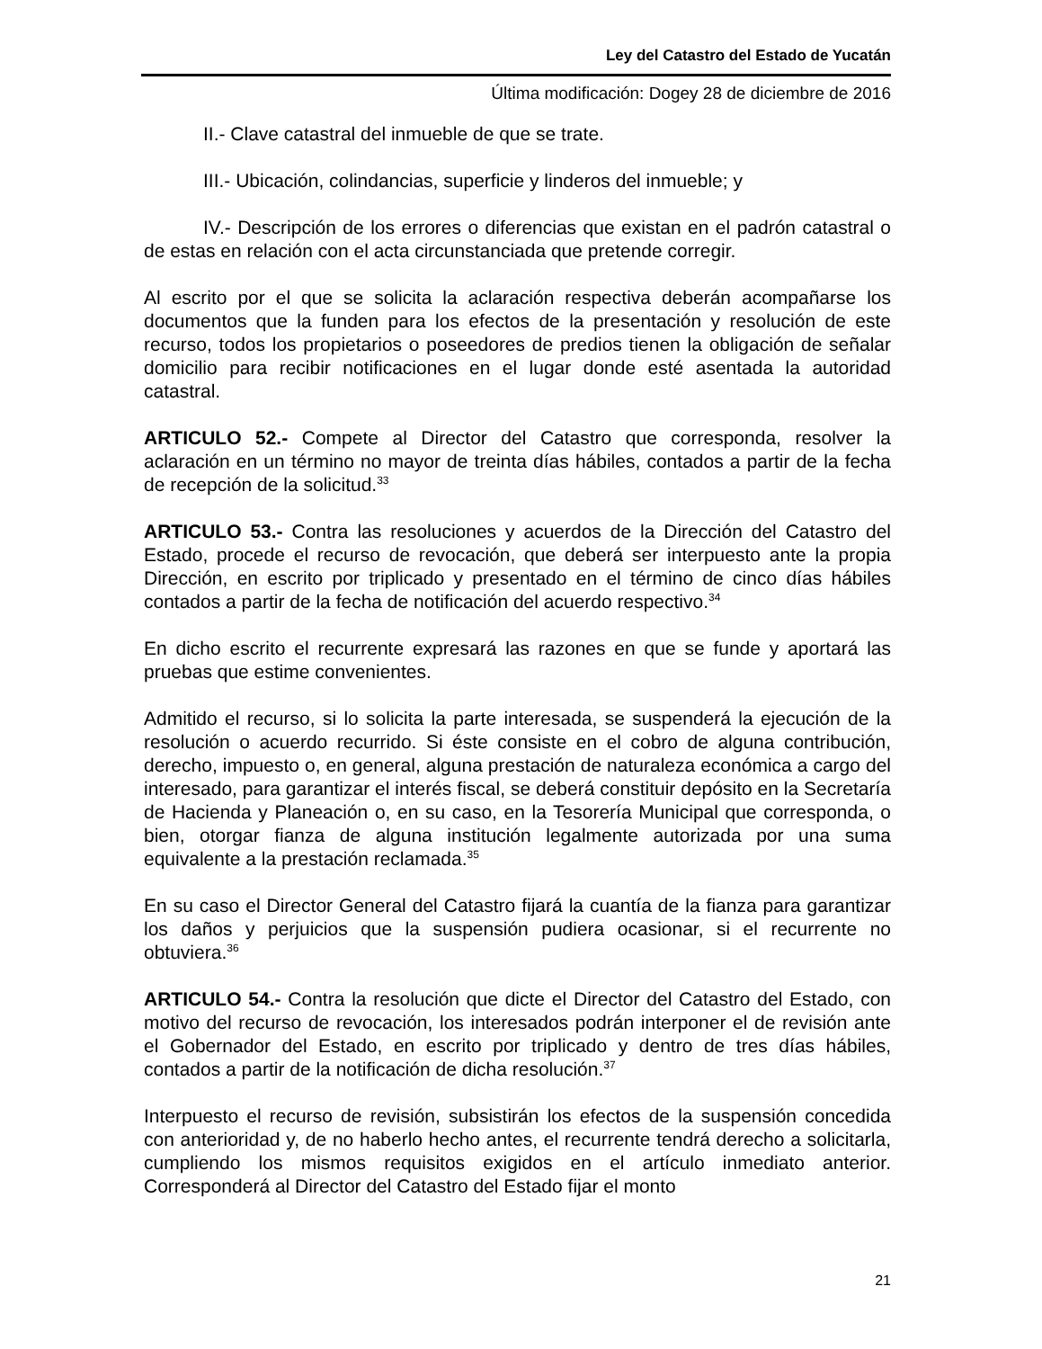Ley del Catastro del Estado de Yucatán
Última modificación: Dogey 28 de diciembre de 2016
II.- Clave catastral del inmueble de que se trate.
III.- Ubicación, colindancias, superficie y linderos del inmueble; y
IV.- Descripción de los errores o diferencias que existan en el padrón catastral o de estas en relación con el acta circunstanciada que pretende corregir.
Al escrito por el que se solicita la aclaración respectiva deberán acompañarse los documentos que la funden para los efectos de la presentación y resolución de este recurso, todos los propietarios o poseedores de predios tienen la obligación de señalar domicilio para recibir notificaciones en el lugar donde esté asentada la autoridad catastral.
ARTICULO 52.- Compete al Director del Catastro que corresponda, resolver la aclaración en un término no mayor de treinta días hábiles, contados a partir de la fecha de recepción de la solicitud.<sup>33</sup>
ARTICULO 53.- Contra las resoluciones y acuerdos de la Dirección del Catastro del Estado, procede el recurso de revocación, que deberá ser interpuesto ante la propia Dirección, en escrito por triplicado y presentado en el término de cinco días hábiles contados a partir de la fecha de notificación del acuerdo respectivo.<sup>34</sup>
En dicho escrito el recurrente expresará las razones en que se funde y aportará las pruebas que estime convenientes.
Admitido el recurso, si lo solicita la parte interesada, se suspenderá la ejecución de la resolución o acuerdo recurrido. Si éste consiste en el cobro de alguna contribución, derecho, impuesto o, en general, alguna prestación de naturaleza económica a cargo del interesado, para garantizar el interés fiscal, se deberá constituir depósito en la Secretaría de Hacienda y Planeación o, en su caso, en la Tesorería Municipal que corresponda, o bien, otorgar fianza de alguna institución legalmente autorizada por una suma equivalente a la prestación reclamada.<sup>35</sup>
En su caso el Director General del Catastro fijará la cuantía de la fianza para garantizar los daños y perjuicios que la suspensión pudiera ocasionar, si el recurrente no obtuviera.<sup>36</sup>
ARTICULO 54.- Contra la resolución que dicte el Director del Catastro del Estado, con motivo del recurso de revocación, los interesados podrán interponer el de revisión ante el Gobernador del Estado, en escrito por triplicado y dentro de tres días hábiles, contados a partir de la notificación de dicha resolución.<sup>37</sup>
Interpuesto el recurso de revisión, subsistirán los efectos de la suspensión concedida con anterioridad y, de no haberlo hecho antes, el recurrente tendrá derecho a solicitarla, cumpliendo los mismos requisitos exigidos en el artículo inmediato anterior. Corresponderá al Director del Catastro del Estado fijar el monto
21